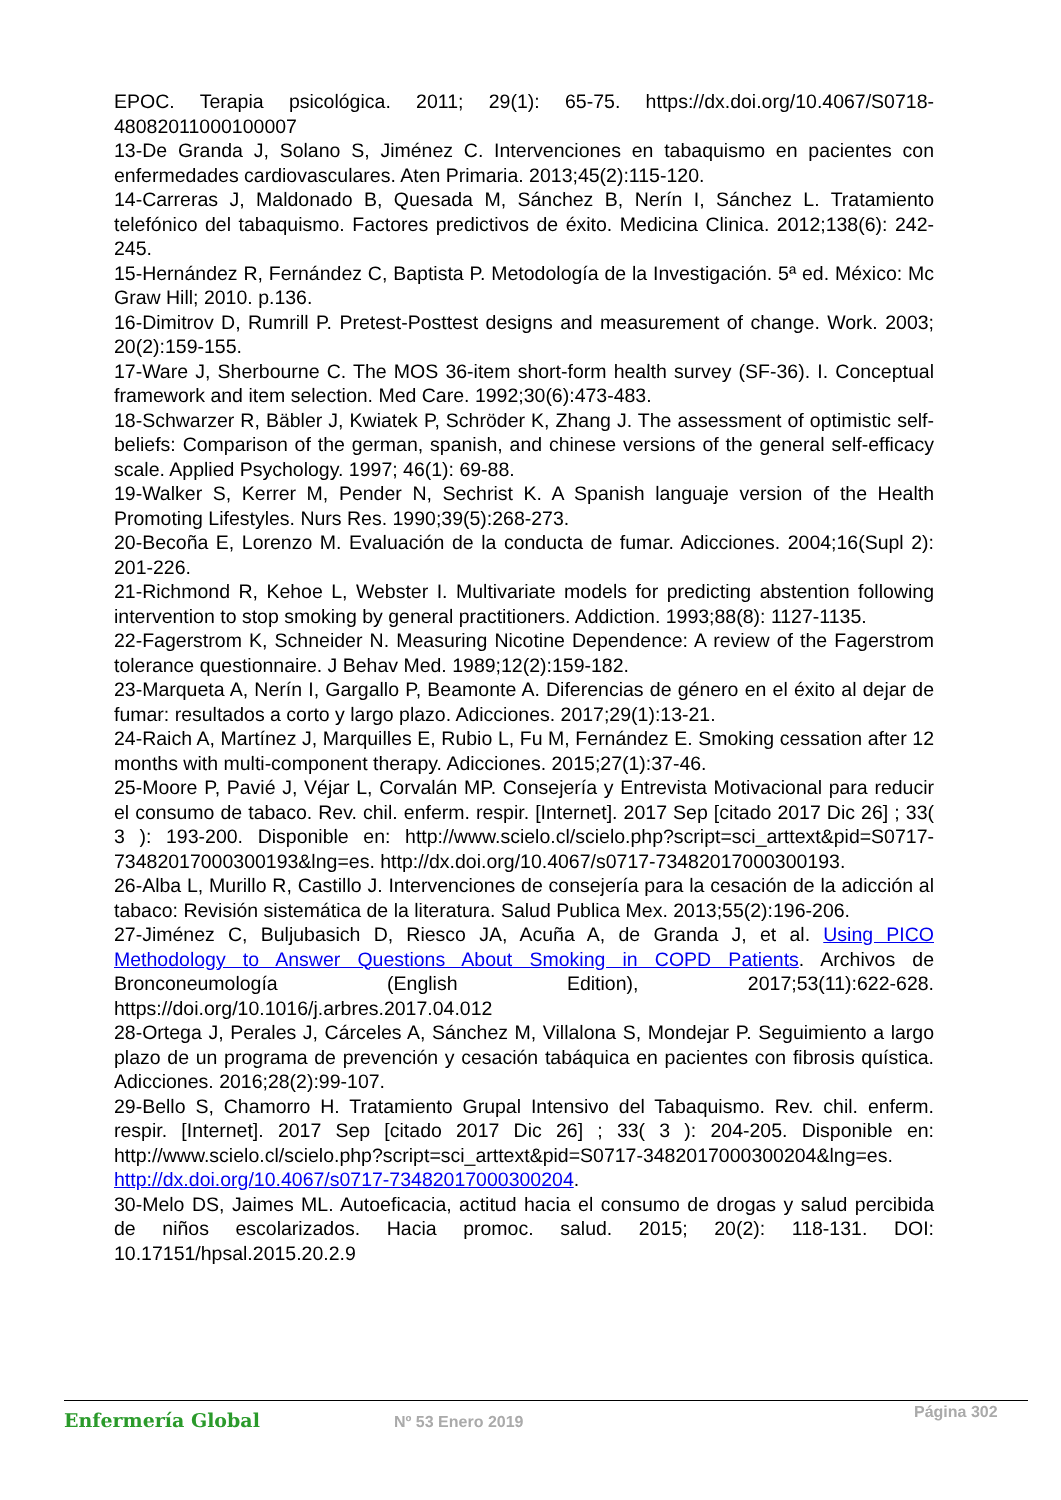EPOC. Terapia psicológica. 2011; 29(1): 65-75. https://dx.doi.org/10.4067/S0718-48082011000100007
13-De Granda J, Solano S, Jiménez C. Intervenciones en tabaquismo en pacientes con enfermedades cardiovasculares. Aten Primaria. 2013;45(2):115-120.
14-Carreras J, Maldonado B, Quesada M, Sánchez B, Nerín I, Sánchez L. Tratamiento telefónico del tabaquismo. Factores predictivos de éxito. Medicina Clinica. 2012;138(6): 242-245.
15-Hernández R, Fernández C, Baptista P. Metodología de la Investigación. 5ª ed. México: Mc Graw Hill; 2010. p.136.
16-Dimitrov D, Rumrill P. Pretest-Posttest designs and measurement of change. Work. 2003; 20(2):159-155.
17-Ware J, Sherbourne C. The MOS 36-item short-form health survey (SF-36). I. Conceptual framework and item selection. Med Care. 1992;30(6):473-483.
18-Schwarzer R, Bäbler J, Kwiatek P, Schröder K, Zhang J. The assessment of optimistic self-beliefs: Comparison of the german, spanish, and chinese versions of the general self-efficacy scale. Applied Psychology. 1997; 46(1): 69-88.
19-Walker S, Kerrer M, Pender N, Sechrist K. A Spanish languaje version of the Health Promoting Lifestyles. Nurs Res. 1990;39(5):268-273.
20-Becoña E, Lorenzo M. Evaluación de la conducta de fumar. Adicciones. 2004;16(Supl 2): 201-226.
21-Richmond R, Kehoe L, Webster I. Multivariate models for predicting abstention following intervention to stop smoking by general practitioners. Addiction. 1993;88(8): 1127-1135.
22-Fagerstrom K, Schneider N. Measuring Nicotine Dependence: A review of the Fagerstrom tolerance questionnaire. J Behav Med. 1989;12(2):159-182.
23-Marqueta A, Nerín I, Gargallo P, Beamonte A. Diferencias de género en el éxito al dejar de fumar: resultados a corto y largo plazo. Adicciones. 2017;29(1):13-21.
24-Raich A, Martínez J, Marquilles E, Rubio L, Fu M, Fernández E. Smoking cessation after 12 months with multi-component therapy. Adicciones. 2015;27(1):37-46.
25-Moore P, Pavié J, Véjar L, Corvalán MP. Consejería y Entrevista Motivacional para reducir el consumo de tabaco. Rev. chil. enferm. respir. [Internet]. 2017 Sep [citado 2017 Dic 26] ; 33( 3 ): 193-200. Disponible en: http://www.scielo.cl/scielo.php?script=sci_arttext&pid=S0717-73482017000300193&lng=es. http://dx.doi.org/10.4067/s0717-73482017000300193.
26-Alba L, Murillo R, Castillo J. Intervenciones de consejería para la cesación de la adicción al tabaco: Revisión sistemática de la literatura. Salud Publica Mex. 2013;55(2):196-206.
27-Jiménez C, Buljubasich D, Riesco JA, Acuña A, de Granda J, et al. Using PICO Methodology to Answer Questions About Smoking in COPD Patients. Archivos de Bronconeumología (English Edition), 2017;53(11):622-628. https://doi.org/10.1016/j.arbres.2017.04.012
28-Ortega J, Perales J, Cárceles A, Sánchez M, Villalona S, Mondejar P. Seguimiento a largo plazo de un programa de prevención y cesación tabáquica en pacientes con fibrosis quística. Adicciones. 2016;28(2):99-107.
29-Bello S, Chamorro H. Tratamiento Grupal Intensivo del Tabaquismo. Rev. chil. enferm. respir. [Internet]. 2017 Sep [citado 2017 Dic 26] ; 33( 3 ): 204-205. Disponible en: http://www.scielo.cl/scielo.php?script=sci_arttext&pid=S0717-3482017000300204&lng=es. http://dx.doi.org/10.4067/s0717-73482017000300204.
30-Melo DS, Jaimes ML. Autoeficacia, actitud hacia el consumo de drogas y salud percibida de niños escolarizados. Hacia promoc. salud. 2015; 20(2): 118-131. DOI: 10.17151/hpsal.2015.20.2.9
Enfermería Global
Nº 53 Enero 2019
Página 302